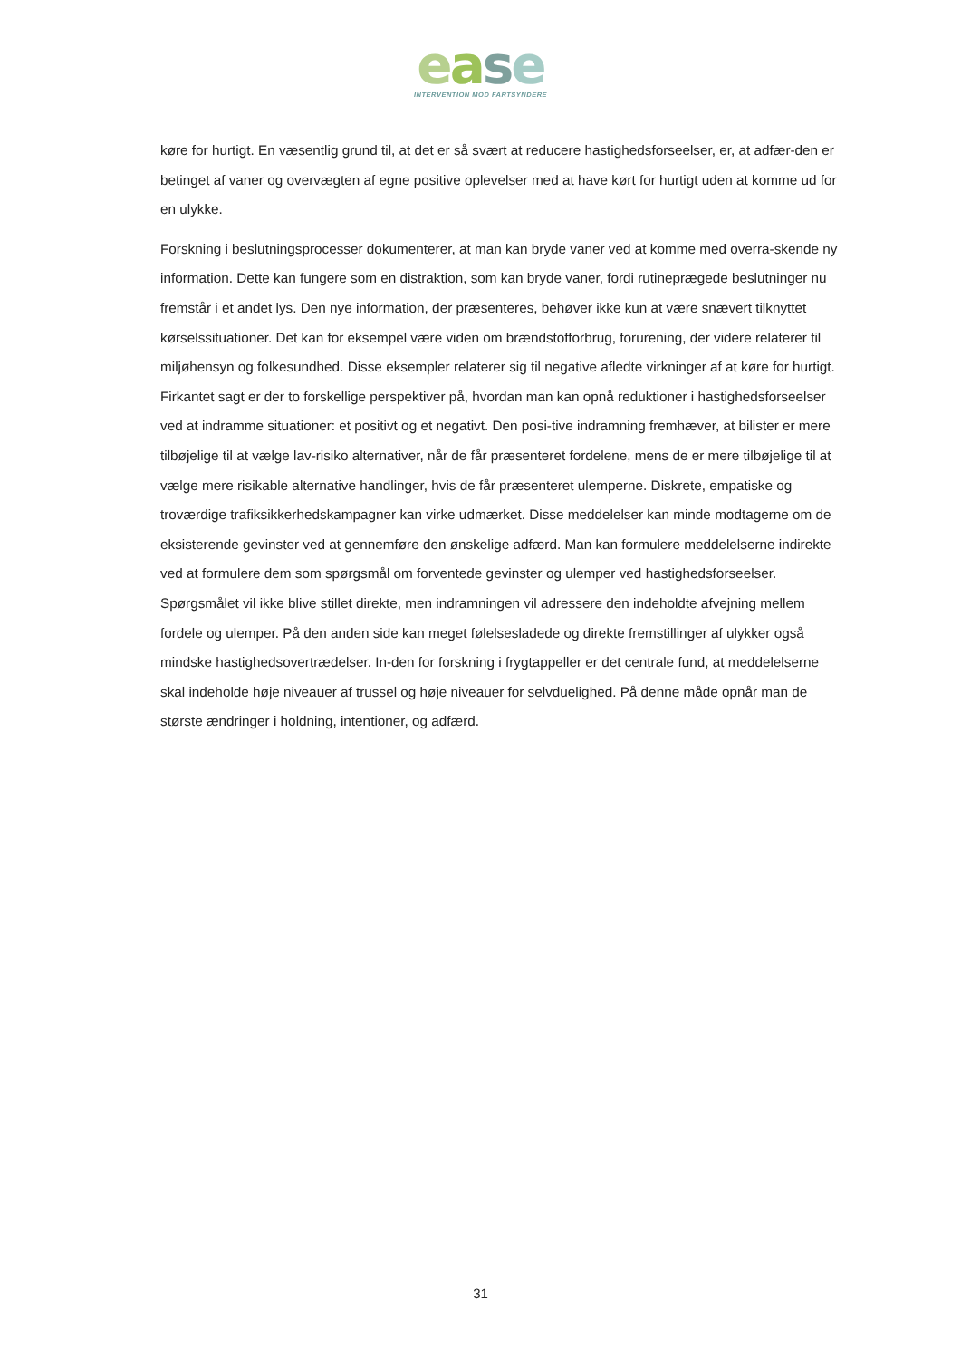ease
INTERVENTION MOD FARTSYNDERE
køre for hurtigt. En væsentlig grund til, at det er så svært at reducere hastighedsforseelser, er, at adfær-den er betinget af vaner og overvægten af egne positive oplevelser med at have kørt for hurtigt uden at komme ud for en ulykke.
Forskning i beslutningsprocesser dokumenterer, at man kan bryde vaner ved at komme med overra-skende ny information. Dette kan fungere som en distraktion, som kan bryde vaner, fordi rutineprægede beslutninger nu fremstår i et andet lys. Den nye information, der præsenteres, behøver ikke kun at være snævert tilknyttet kørselssituationer. Det kan for eksempel være viden om brændstofforbrug, forurening, der videre relaterer til miljøhensyn og folkesundhed. Disse eksempler relaterer sig til negative afledte virkninger af at køre for hurtigt. Firkantet sagt er der to forskellige perspektiver på, hvordan man kan opnå reduktioner i hastighedsforseelser ved at indramme situationer: et positivt og et negativt. Den posi-tive indramning fremhæver, at bilister er mere tilbøjelige til at vælge lav-risiko alternativer, når de får præsenteret fordelene, mens de er mere tilbøjelige til at vælge mere risikable alternative handlinger, hvis de får præsenteret ulemperne. Diskrete, empatiske og troværdige trafiksikkerhedskampagner kan virke udmærket. Disse meddelelser kan minde modtagerne om de eksisterende gevinster ved at gennemføre den ønskelige adfærd. Man kan formulere meddelelserne indirekte ved at formulere dem som spørgsmål om forventede gevinster og ulemper ved hastighedsforseelser. Spørgsmålet vil ikke blive stillet direkte, men indramningen vil adressere den indeholdte afvejning mellem fordele og ulemper. På den anden side kan meget følelsesladede og direkte fremstillinger af ulykker også mindske hastighedsovertrædelser. In-den for forskning i frygtappeller er det centrale fund, at meddelelserne skal indeholde høje niveauer af trussel og høje niveauer for selvduelighed. På denne måde opnår man de største ændringer i holdning, intentioner, og adfærd.
31